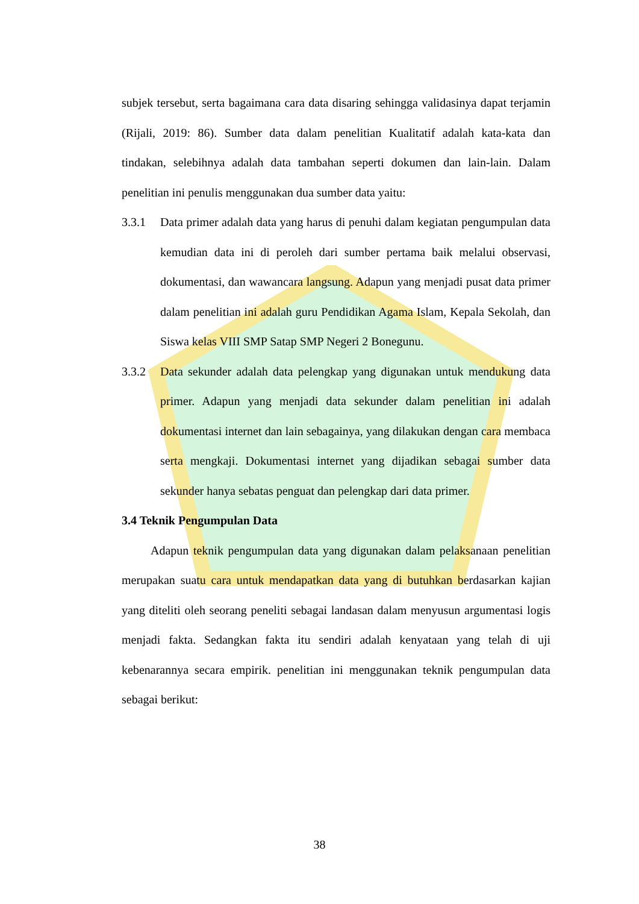subjek tersebut, serta bagaimana cara data disaring sehingga validasinya dapat terjamin (Rijali, 2019: 86). Sumber data dalam penelitian Kualitatif adalah kata-kata dan tindakan, selebihnya adalah data tambahan seperti dokumen dan lain-lain. Dalam penelitian ini penulis menggunakan dua sumber data yaitu:
3.3.1 Data primer adalah data yang harus di penuhi dalam kegiatan pengumpulan data kemudian data ini di peroleh dari sumber pertama baik melalui observasi, dokumentasi, dan wawancara langsung. Adapun yang menjadi pusat data primer dalam penelitian ini adalah guru Pendidikan Agama Islam, Kepala Sekolah, dan Siswa kelas VIII SMP Satap SMP Negeri 2 Bonegunu.
3.3.2 Data sekunder adalah data pelengkap yang digunakan untuk mendukung data primer. Adapun yang menjadi data sekunder dalam penelitian ini adalah dokumentasi internet dan lain sebagainya, yang dilakukan dengan cara membaca serta mengkaji. Dokumentasi internet yang dijadikan sebagai sumber data sekunder hanya sebatas penguat dan pelengkap dari data primer.
3.4 Teknik Pengumpulan Data
Adapun teknik pengumpulan data yang digunakan dalam pelaksanaan penelitian merupakan suatu cara untuk mendapatkan data yang di butuhkan berdasarkan kajian yang diteliti oleh seorang peneliti sebagai landasan dalam menyusun argumentasi logis menjadi fakta. Sedangkan fakta itu sendiri adalah kenyataan yang telah di uji kebenarannya secara empirik. penelitian ini menggunakan teknik pengumpulan data sebagai berikut:
38